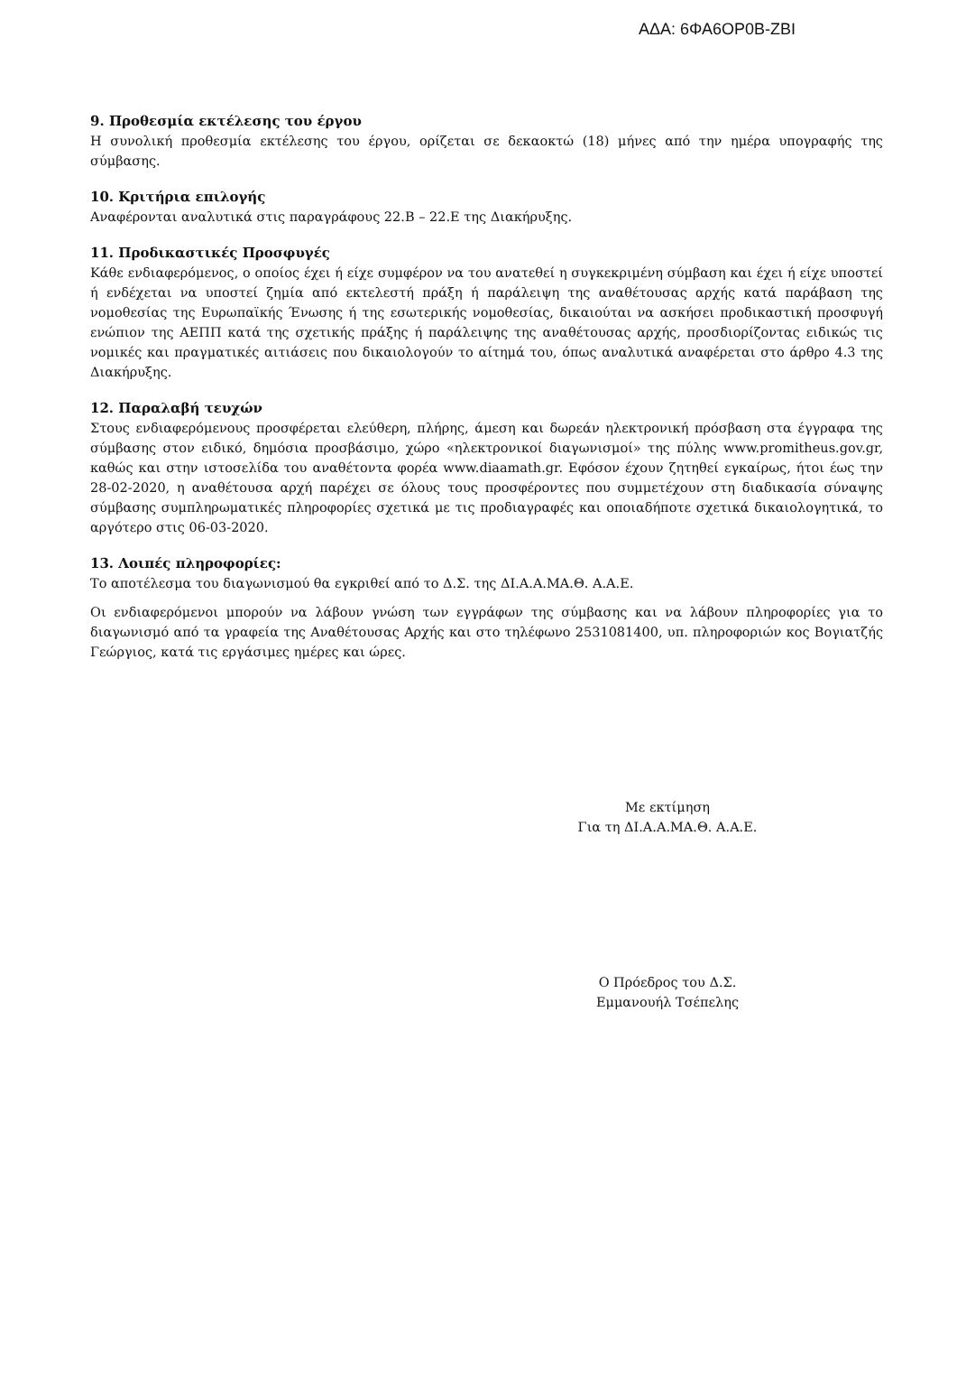ΑΔΑ: 6ΦΑ6ΟΡ0Β-ΖΒΙ
9. Προθεσμία εκτέλεσης του έργου
Η συνολική προθεσμία εκτέλεσης του έργου, ορίζεται σε δεκαοκτώ (18) μήνες από την ημέρα υπογραφής της σύμβασης.
10. Κριτήρια επιλογής
Αναφέρονται αναλυτικά στις παραγράφους 22.Β – 22.Ε της Διακήρυξης.
11. Προδικαστικές Προσφυγές
Κάθε ενδιαφερόμενος, ο οποίος έχει ή είχε συμφέρον να του ανατεθεί η συγκεκριμένη σύμβαση και έχει ή είχε υποστεί ή ενδέχεται να υποστεί ζημία από εκτελεστή πράξη ή παράλειψη της αναθέτουσας αρχής κατά παράβαση της νομοθεσίας της Ευρωπαϊκής Ένωσης ή της εσωτερικής νομοθεσίας, δικαιούται να ασκήσει προδικαστική προσφυγή ενώπιον της ΑΕΠΠ κατά της σχετικής πράξης ή παράλειψης της αναθέτουσας αρχής, προσδιορίζοντας ειδικώς τις νομικές και πραγματικές αιτιάσεις που δικαιολογούν το αίτημά του, όπως αναλυτικά αναφέρεται στο άρθρο 4.3 της Διακήρυξης.
12. Παραλαβή τευχών
Στους ενδιαφερόμενους προσφέρεται ελεύθερη, πλήρης, άμεση και δωρεάν ηλεκτρονική πρόσβαση στα έγγραφα της σύμβασης στον ειδικό, δημόσια προσβάσιμο, χώρο «ηλεκτρονικοί διαγωνισμοί» της πύλης www.promitheus.gov.gr, καθώς και στην ιστοσελίδα του αναθέτοντα φορέα www.diaamath.gr. Εφόσον έχουν ζητηθεί εγκαίρως, ήτοι έως την 28-02-2020, η αναθέτουσα αρχή παρέχει σε όλους τους προσφέροντες που συμμετέχουν στη διαδικασία σύναψης σύμβασης συμπληρωματικές πληροφορίες σχετικά με τις προδιαγραφές και οποιαδήποτε σχετικά δικαιολογητικά, το αργότερο στις 06-03-2020.
13. Λοιπές πληροφορίες:
Το αποτέλεσμα του διαγωνισμού θα εγκριθεί από το Δ.Σ. της ΔΙ.Α.Α.ΜΑ.Θ. Α.Α.Ε.
Οι ενδιαφερόμενοι μπορούν να λάβουν γνώση των εγγράφων της σύμβασης και να λάβουν πληροφορίες για το διαγωνισμό από τα γραφεία της Αναθέτουσας Αρχής και στο τηλέφωνο 2531081400, υπ. πληροφοριών κος Βογιατζής Γεώργιος, κατά τις εργάσιμες ημέρες και ώρες.
Με εκτίμηση
Για τη ΔΙ.Α.Α.ΜΑ.Θ. Α.Α.Ε.
Ο Πρόεδρος του Δ.Σ.
Εμμανουήλ Τσέπελης